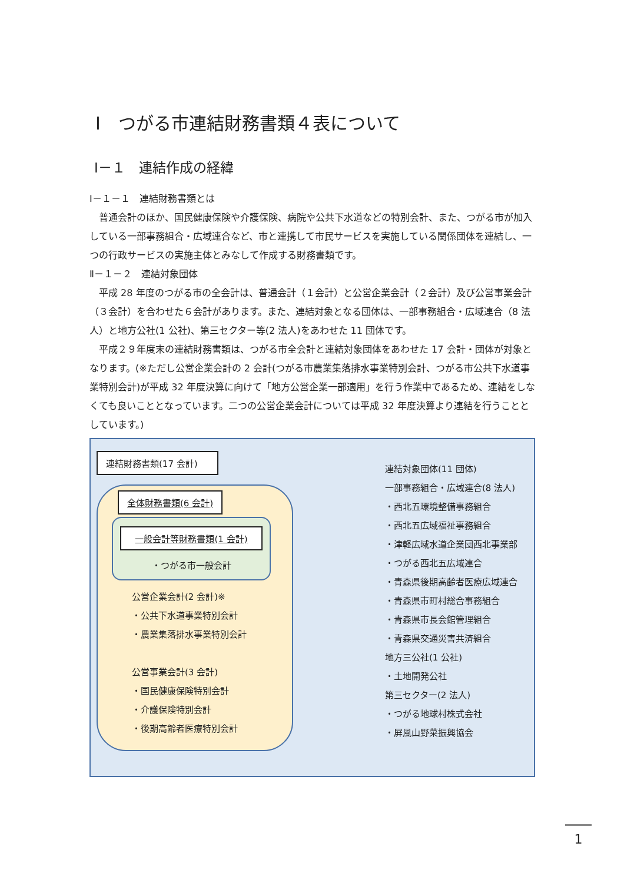Ⅰ　つがる市連結財務書類４表について
Ⅰ－１　連結作成の経緯
Ⅰ－１－１　連結財務書類とは
普通会計のほか、国民健康保険や介護保険、病院や公共下水道などの特別会計、また、つがる市が加入している一部事務組合・広域連合など、市と連携して市民サービスを実施している関係団体を連結し、一つの行政サービスの実施主体とみなして作成する財務書類です。
Ⅱ－１－２　連結対象団体
平成 28 年度のつがる市の全会計は、普通会計（１会計）と公営企業会計（２会計）及び公営事業会計（３会計）を合わせた６会計があります。また、連結対象となる団体は、一部事務組合・広域連合（8 法人）と地方公社(1 公社)、第三セクター等(2 法人)をあわせた 11 団体です。
平成２９年度末の連結財務書類は、つがる市全会計と連結対象団体をあわせた 17 会計・団体が対象となります。(※ただし公営企業会計の 2 会計(つがる市農業集落排水事業特別会計、つがる市公共下水道事業特別会計)が平成 32 年度決算に向けて「地方公営企業一部適用」を行う作業中であるため、連結をしなくても良いこととなっています。二つの公営企業会計については平成 32 年度決算より連結を行うこととしています。)
連結財務書類(17 会計)
全体財務書類(6 会計)
一般会計等財務書類(1 会計)
・つがる市一般会計
公営企業会計(2 会計)※
・公共下水道事業特別会計
・農業集落排水事業特別会計
公営事業会計(3 会計)
・国民健康保険特別会計
・介護保険特別会計
・後期高齢者医療特別会計
連結対象団体(11 団体)
一部事務組合・広域連合(8 法人)
・西北五環境整備事務組合
・西北五広域福祉事務組合
・津軽広域水道企業団西北事業部
・つがる西北五広域連合
・青森県後期高齢者医療広域連合
・青森県市町村総合事務組合
・青森県市長会館管理組合
・青森県交通災害共済組合
地方三公社(1 公社)
・土地開発公社
第三セクター(2 法人)
・つがる地球村株式会社
・屏風山野菜振興協会
1